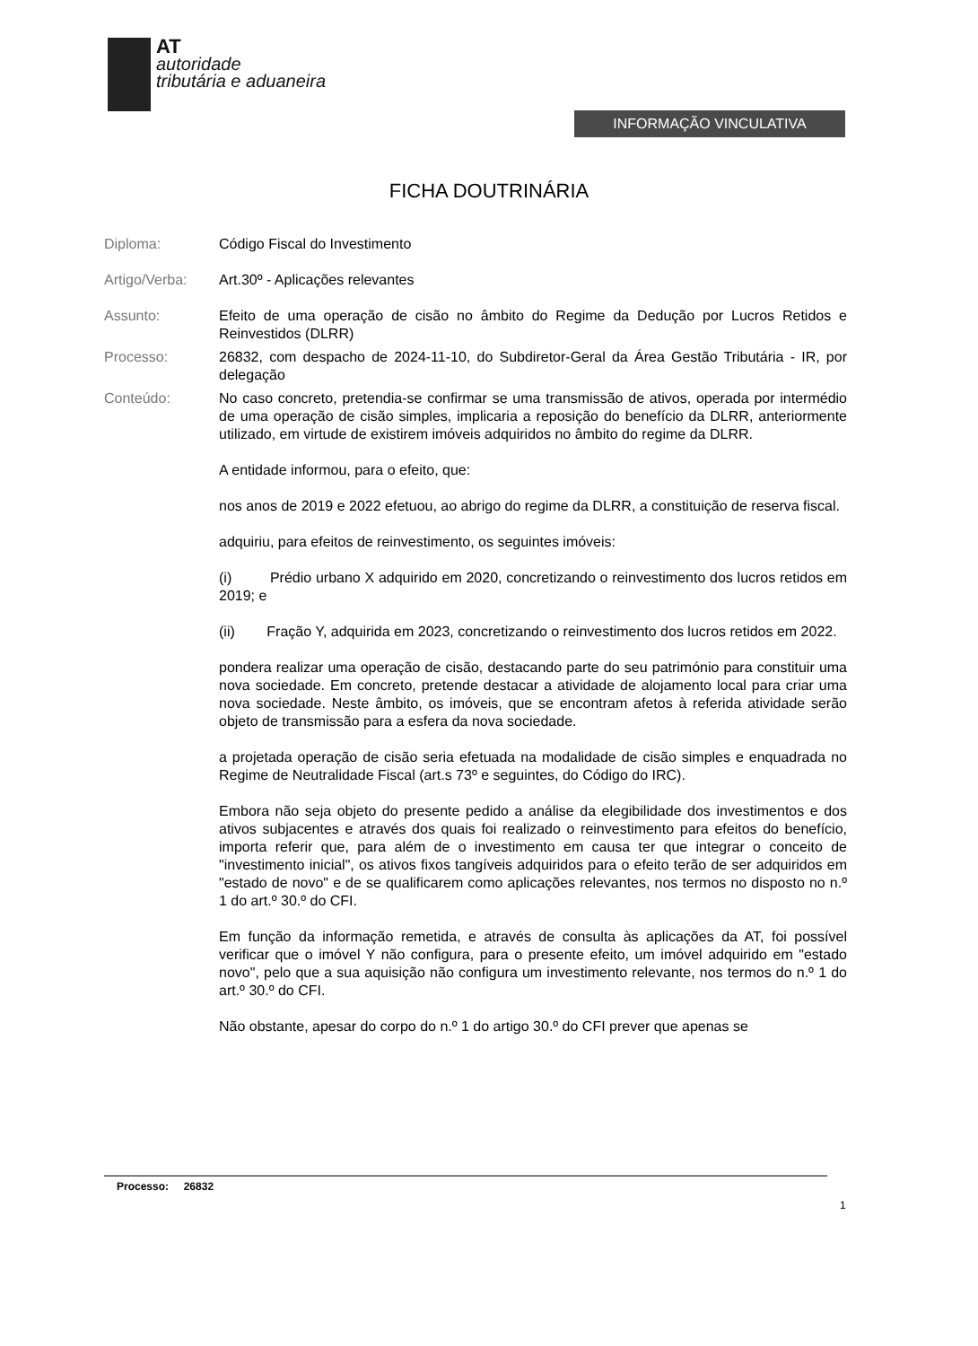AT
autoridade
tributária e aduaneira
INFORMAÇÃO VINCULATIVA
FICHA DOUTRINÁRIA
Diploma: Código Fiscal do Investimento
Artigo/Verba: Art.30º - Aplicações relevantes
Assunto: Efeito de uma operação de cisão no âmbito do Regime da Dedução por Lucros Retidos e Reinvestidos (DLRR)
Processo: 26832, com despacho de 2024-11-10, do Subdiretor-Geral da Área Gestão Tributária - IR, por delegação
Conteúdo: No caso concreto, pretendia-se confirmar se uma transmissão de ativos, operada por intermédio de uma operação de cisão simples, implicaria a reposição do benefício da DLRR, anteriormente utilizado, em virtude de existirem imóveis adquiridos no âmbito do regime da DLRR.
A entidade informou, para o efeito, que:
nos anos de 2019 e 2022 efetuou, ao abrigo do regime da DLRR, a constituição de reserva fiscal.
adquiriu, para efeitos de reinvestimento, os seguintes imóveis:
(i) Prédio urbano X adquirido em 2020, concretizando o reinvestimento dos lucros retidos em 2019; e
(ii) Fração Y, adquirida em 2023, concretizando o reinvestimento dos lucros retidos em 2022.
pondera realizar uma operação de cisão, destacando parte do seu património para constituir uma nova sociedade. Em concreto, pretende destacar a atividade de alojamento local para criar uma nova sociedade. Neste âmbito, os imóveis, que se encontram afetos à referida atividade serão objeto de transmissão para a esfera da nova sociedade.
a projetada operação de cisão seria efetuada na modalidade de cisão simples e enquadrada no Regime de Neutralidade Fiscal (art.s 73º e seguintes, do Código do IRC).
Embora não seja objeto do presente pedido a análise da elegibilidade dos investimentos e dos ativos subjacentes e através dos quais foi realizado o reinvestimento para efeitos do benefício, importa referir que, para além de o investimento em causa ter que integrar o conceito de "investimento inicial", os ativos fixos tangíveis adquiridos para o efeito terão de ser adquiridos em "estado de novo" e de se qualificarem como aplicações relevantes, nos termos no disposto no n.º 1 do art.º 30.º do CFI.
Em função da informação remetida, e através de consulta às aplicações da AT, foi possível verificar que o imóvel Y não configura, para o presente efeito, um imóvel adquirido em "estado novo", pelo que a sua aquisição não configura um investimento relevante, nos termos do n.º 1 do art.º 30.º do CFI.
Não obstante, apesar do corpo do n.º 1 do artigo 30.º do CFI prever que apenas se
Processo: 26832
1